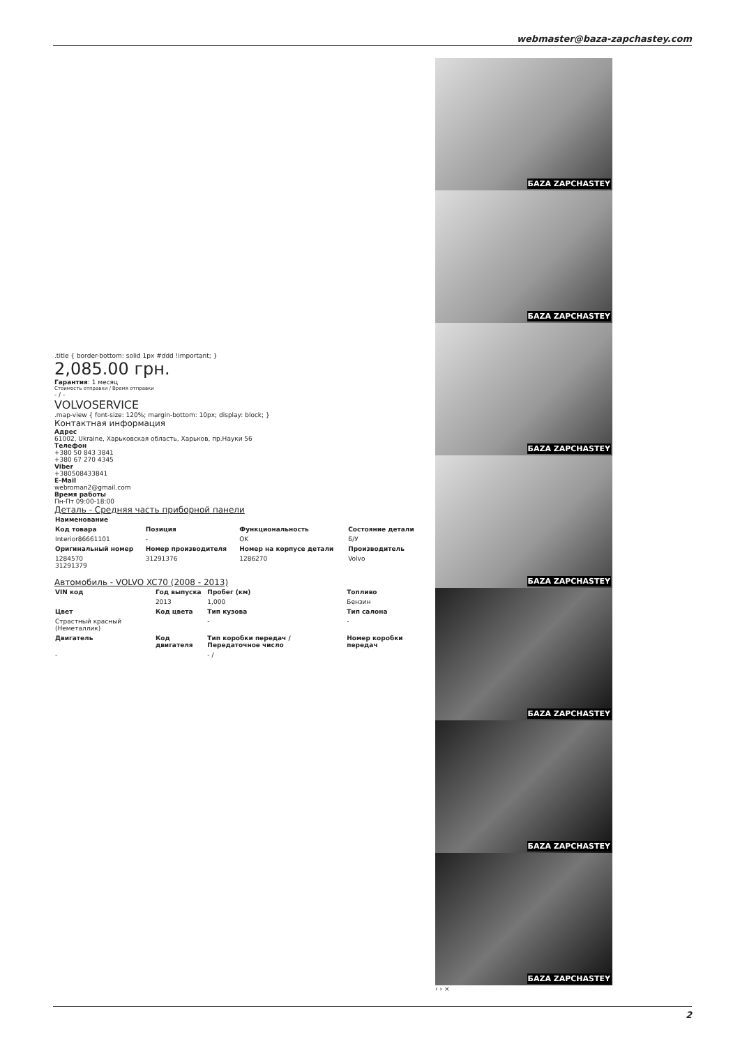webmaster@baza-zapchastey.com
.title { border-bottom: solid 1px #ddd !important; }
2,085.00 грн.
Гарантия: 1 месяц
Стоимость отправки / Время отправки
- / -
VOLVOSERVICE
.map-view { font-size: 120%; margin-bottom: 10px; display: block; }
Контактная информация
Адрес
61002, Ukraine, Харьковская область, Харьков, пр.Науки 56
Телефон
+380 50 843 3841
+380 67 270 4345
Viber
+380508433841
E-Mail
webroman2@gmail.com
Время работы
Пн-Пт 09:00-18:00
Деталь - Средняя часть приборной панели
| Наименование | | | |
| --- | --- | --- | --- |
| Код товара | Позиция | Функциональность | Состояние детали |
| Interior86661101 | - | OK | Б/У |
| Оригинальный номер | Номер производителя | Номер на корпусе детали | Производитель |
| 1284570 31291379 | 31291376 | 1286270 | Volvo |
Автомобиль - VOLVO XC70 (2008 - 2013)
| VIN код | Год выпуска | Пробег (км) | Топливо |
| --- | --- | --- | --- |
| | 2013 | 1,000 | Бензин |
| Цвет | Код цвета | Тип кузова | Тип салона |
| Страстный красный (Неметаллик) | | - | - |
| Двигатель | Код двигателя | Тип коробки передач / Передаточное число | Номер коробки передач |
| - | | - / | |
БAZA ZAPCHASTEY
БAZA ZAPCHASTEY
БAZA ZAPCHASTEY
БAZA ZAPCHASTEY
БAZA ZAPCHASTEY
БAZA ZAPCHASTEY
БAZA ZAPCHASTEY
‹ › ×
2